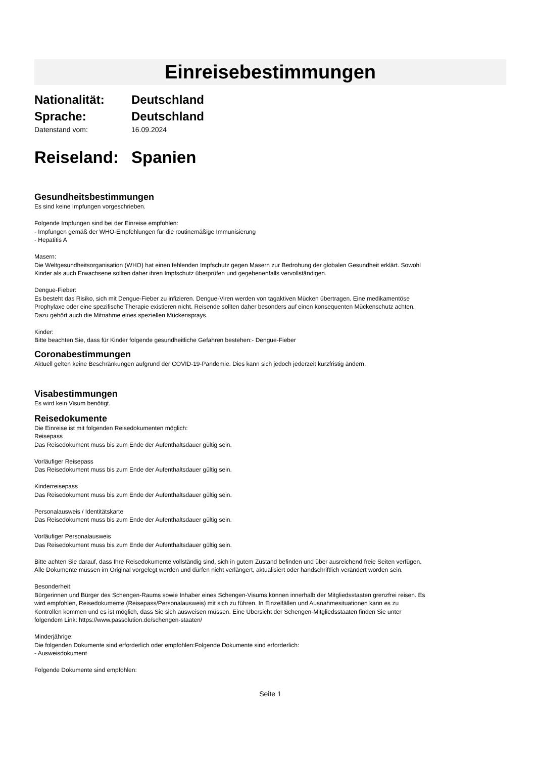Einreisebestimmungen
Nationalität: Deutschland
Sprache: Deutschland
Datenstand vom: 16.09.2024
Reiseland:
Spanien
Gesundheitsbestimmungen
Es sind keine Impfungen vorgeschrieben.
Folgende Impfungen sind bei der Einreise empfohlen:
- Impfungen gemäß der WHO-Empfehlungen für die routinemäßige Immunisierung
- Hepatitis A
Masern:
Die Weltgesundheitsorganisation (WHO) hat einen fehlenden Impfschutz gegen Masern zur Bedrohung der globalen Gesundheit erklärt. Sowohl
Kinder als auch Erwachsene sollten daher ihren Impfschutz überprüfen und gegebenenfalls vervollständigen.
Dengue-Fieber:
Es besteht das Risiko, sich mit Dengue-Fieber zu infizieren. Dengue-Viren werden von tagaktiven Mücken übertragen. Eine medikamentöse
Prophylaxe oder eine spezifische Therapie existieren nicht. Reisende sollten daher besonders auf einen konsequenten Mückenschutz achten.
Dazu gehört auch die Mitnahme eines speziellen Mückensprays.
Kinder:
Bitte beachten Sie, dass für Kinder folgende gesundheitliche Gefahren bestehen:- Dengue-Fieber
Coronabestimmungen
Aktuell gelten keine Beschränkungen aufgrund der COVID-19-Pandemie. Dies kann sich jedoch jederzeit kurzfristig ändern.
Visabestimmungen
Es wird kein Visum benötigt.
Reisedokumente
Die Einreise ist mit folgenden Reisedokumenten möglich:
Reisepass
Das Reisedokument muss bis zum Ende der Aufenthaltsdauer gültig sein.
Vorläufiger Reisepass
Das Reisedokument muss bis zum Ende der Aufenthaltsdauer gültig sein.
Kinderreisepass
Das Reisedokument muss bis zum Ende der Aufenthaltsdauer gültig sein.
Personalausweis / Identitätskarte
Das Reisedokument muss bis zum Ende der Aufenthaltsdauer gültig sein.
Vorläufiger Personalausweis
Das Reisedokument muss bis zum Ende der Aufenthaltsdauer gültig sein.
Bitte achten Sie darauf, dass Ihre Reisedokumente vollständig sind, sich in gutem Zustand befinden und über ausreichend freie Seiten verfügen.
Alle Dokumente müssen im Original vorgelegt werden und dürfen nicht verlängert, aktualisiert oder handschriftlich verändert worden sein.
Besonderheit:
Bürgerinnen und Bürger des Schengen-Raums sowie Inhaber eines Schengen-Visums können innerhalb der Mitgliedsstaaten grenzfrei reisen. Es
wird empfohlen, Reisedokumente (Reisepass/Personalausweis) mit sich zu führen. In Einzelfällen und Ausnahmesituationen kann es zu
Kontrollen kommen und es ist möglich, dass Sie sich ausweisen müssen. Eine Übersicht der Schengen-Mitgliedsstaaten finden Sie unter
folgendem Link: https://www.passolution.de/schengen-staaten/
Minderjährige:
Die folgenden Dokumente sind erforderlich oder empfohlen:Folgende Dokumente sind erforderlich:
- Ausweisdokument
Folgende Dokumente sind empfohlen:
Seite 1